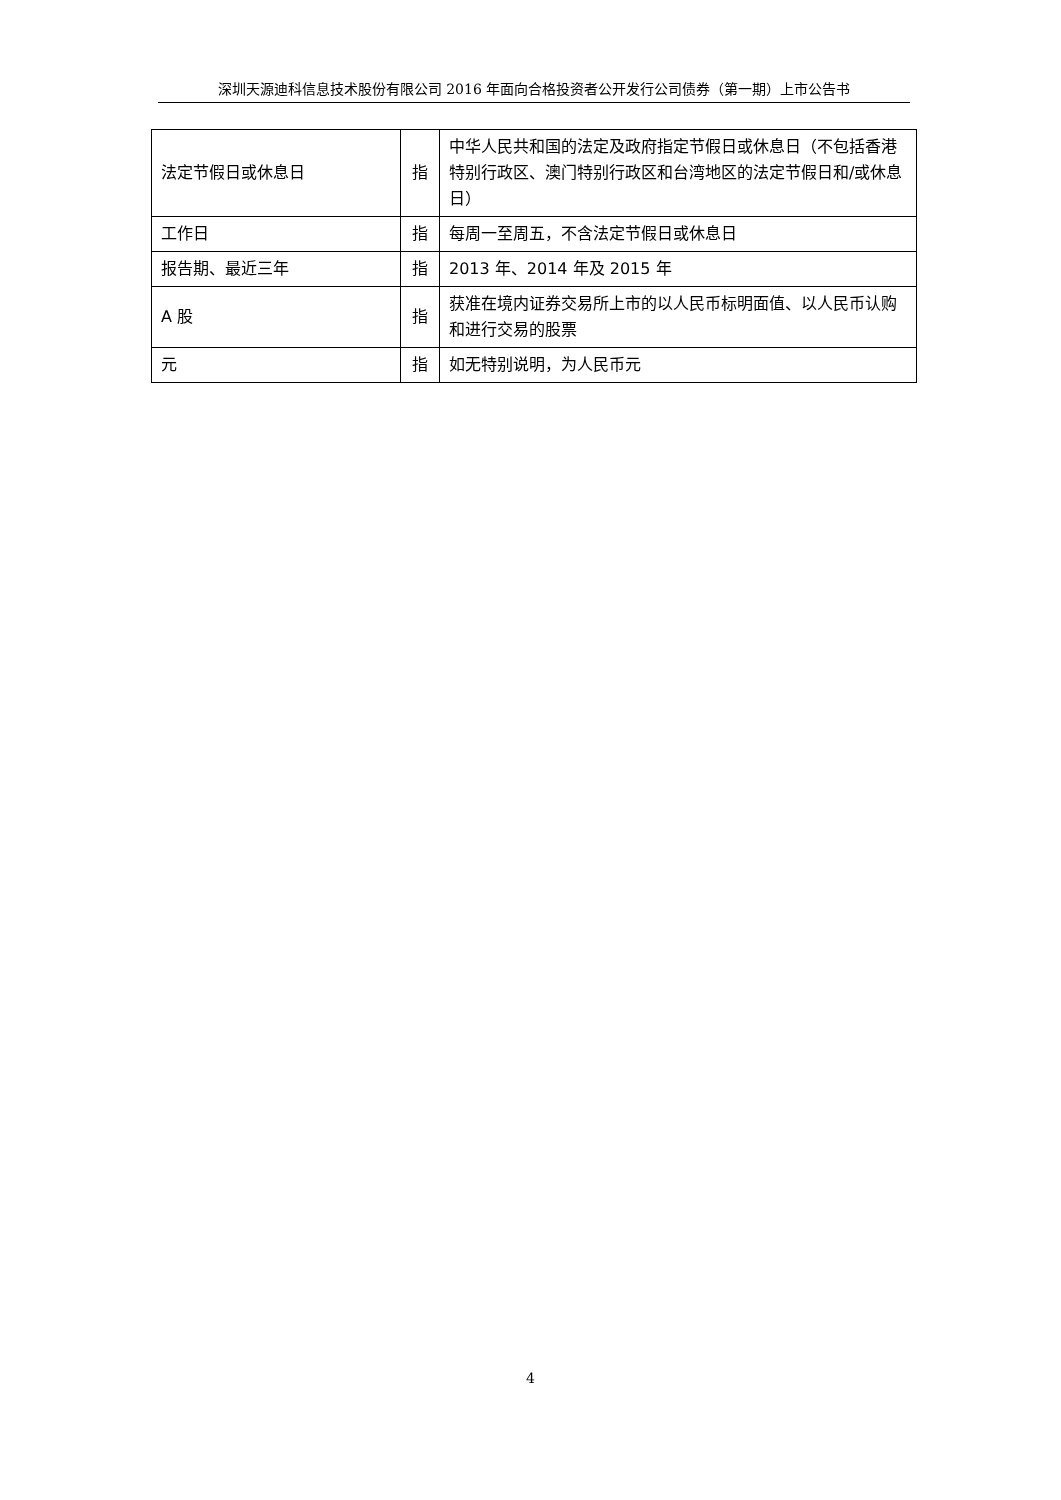深圳天源迪科信息技术股份有限公司 2016 年面向合格投资者公开发行公司债券（第一期）上市公告书
| 法定节假日或休息日 | 指 | 中华人民共和国的法定及政府指定节假日或休息日（不包括香港特别行政区、澳门特别行政区和台湾地区的法定节假日和/或休息日） |
| 工作日 | 指 | 每周一至周五，不含法定节假日或休息日 |
| 报告期、最近三年 | 指 | 2013 年、2014 年及 2015 年 |
| A 股 | 指 | 获准在境内证券交易所上市的以人民币标明面值、以人民币认购和进行交易的股票 |
| 元 | 指 | 如无特别说明，为人民币元 |
4